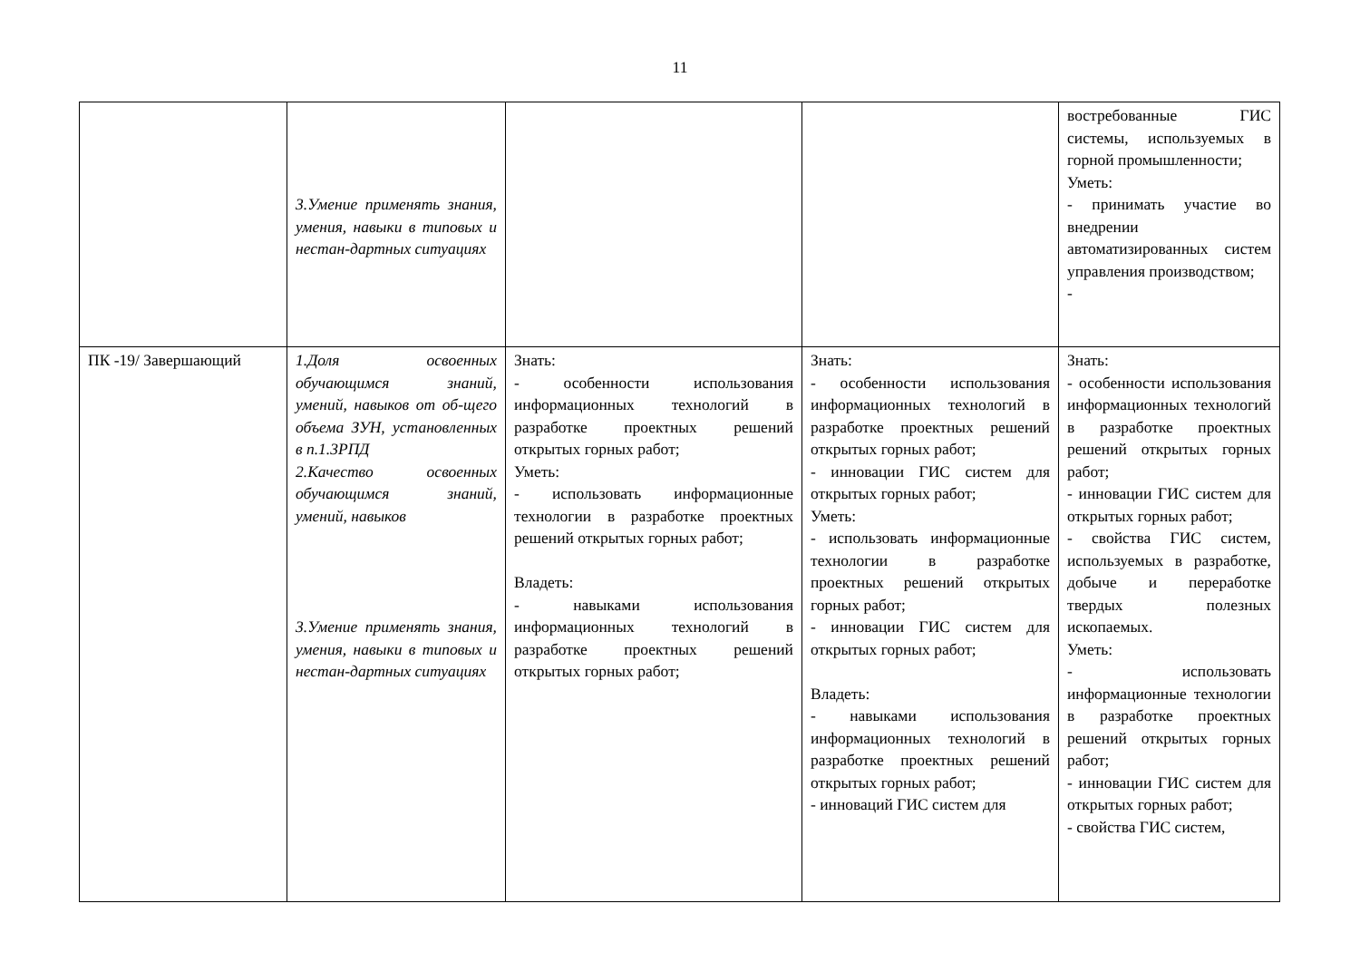11
| | 3.Умение применять знания, умения, навыки в типовых и нестан-дартных ситуациях | | | востребованные ГИС системы, используемых в горной промышленности; Уметь: - принимать участие во внедрении автоматизированных систем управления производством; - |
| ПК -19/ Завершающий | 1.Доля освоенных обучающимся знаний, умений, навыков от об-щего объема ЗУН, установленных в п.1.3РПД 2.Качество освоенных обучающимся знаний, умений, навыков 3.Умение применять знания, умения, навыки в типовых и нестан-дартных ситуациях | Знать: - особенности использования информационных технологий в разработке проектных решений открытых горных работ; Уметь: - использовать информационные технологии в разработке проектных решений открытых горных работ; Владеть: - навыками использования информационных технологий в разработке проектных решений открытых горных работ; | Знать: - особенности использования информационных технологий в разработке проектных решений открытых горных работ; - инновации ГИС систем для открытых горных работ; Уметь: - использовать информационные технологии в разработке проектных решений открытых горных работ; - инновации ГИС систем для открытых горных работ; Владеть: - навыками использования информационных технологий в разработке проектных решений открытых горных работ; - инноваций ГИС систем для | Знать: - особенности использования информационных технологий в разработке проектных решений открытых горных работ; - инновации ГИС систем для открытых горных работ; - свойства ГИС систем, используемых в разработке, добыче и переработке твердых полезных ископаемых. Уметь: - использовать информационные технологии в разработке проектных решений открытых горных работ; - инновации ГИС систем для открытых горных работ; - свойства ГИС систем, |